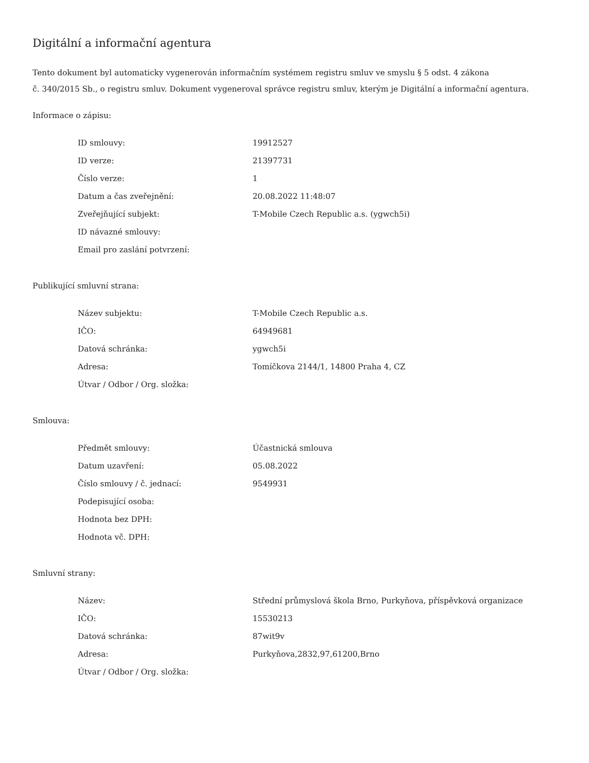Digitální a informační agentura
Tento dokument byl automaticky vygenerován informačním systémem registru smluv ve smyslu § 5 odst. 4 zákona
č. 340/2015 Sb., o registru smluv. Dokument vygeneroval správce registru smluv, kterým je Digitální a informační agentura.
Informace o zápisu:
| ID smlouvy: | 19912527 |
| ID verze: | 21397731 |
| Číslo verze: | 1 |
| Datum a čas zveřejnění: | 20.08.2022 11:48:07 |
| Zveřejňující subjekt: | T-Mobile Czech Republic a.s. (ygwch5i) |
| ID návazné smlouvy: | |
| Email pro zaslání potvrzení: | |
Publikující smluvní strana:
| Název subjektu: | T-Mobile Czech Republic a.s. |
| IČO: | 64949681 |
| Datová schránka: | ygwch5i |
| Adresa: | Tomíčkova 2144/1, 14800 Praha 4, CZ |
| Útvar / Odbor / Org. složka: | |
Smlouva:
| Předmět smlouvy: | Účastnická smlouva |
| Datum uzavření: | 05.08.2022 |
| Číslo smlouvy / č. jednací: | 9549931 |
| Podepisující osoba: | |
| Hodnota bez DPH: | |
| Hodnota vč. DPH: | |
Smluvní strany:
| Název: | Střední průmyslová škola Brno, Purkyňova, příspěvková organizace |
| IČO: | 15530213 |
| Datová schránka: | 87wit9v |
| Adresa: | Purkyňova,2832,97,61200,Brno |
| Útvar / Odbor / Org. složka: | |